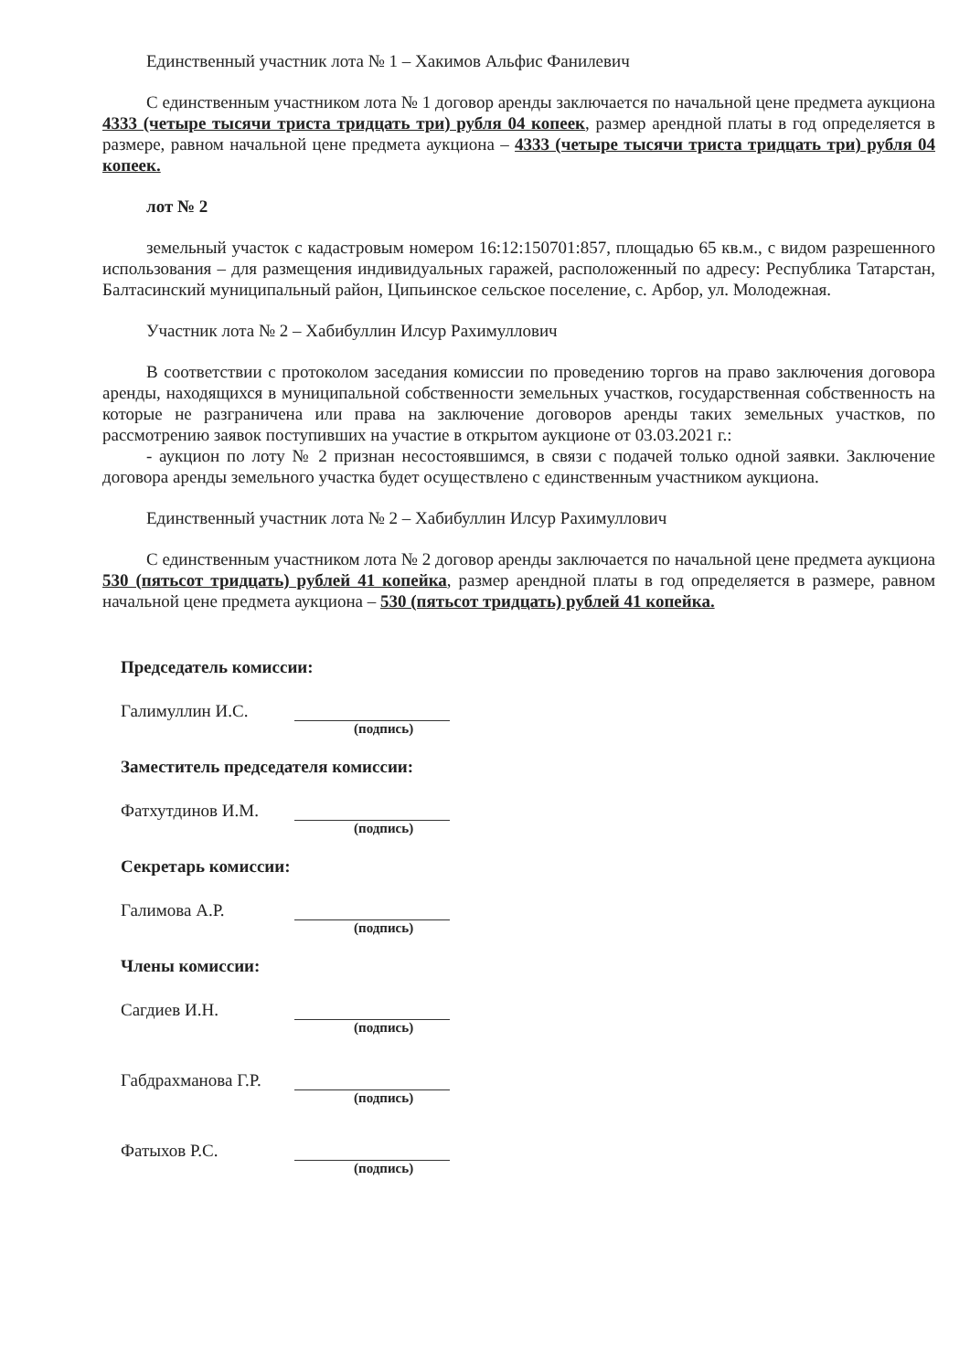Единственный участник лота № 1 – Хакимов Альфис Фанилевич
С единственным участником лота № 1 договор аренды заключается по начальной цене предмета аукциона 4333 (четыре тысячи триста тридцать три) рубля 04 копеек, размер арендной платы в год определяется в размере, равном начальной цене предмета аукциона – 4333 (четыре тысячи триста тридцать три) рубля 04 копеек.
лот № 2
земельный участок с кадастровым номером 16:12:150701:857, площадью 65 кв.м., с видом разрешенного использования – для размещения индивидуальных гаражей, расположенный по адресу: Республика Татарстан, Балтасинский муниципальный район, Ципьинское сельское поселение, с. Арбор, ул. Молодежная.
Участник лота № 2 – Хабибуллин Илсур Рахимуллович
В соответствии с протоколом заседания комиссии по проведению торгов на право заключения договора аренды, находящихся в муниципальной собственности земельных участков, государственная собственность на которые не разграничена или права на заключение договоров аренды таких земельных участков, по рассмотрению заявок поступивших на участие в открытом аукционе от 03.03.2021 г.:
- аукцион по лоту № 2 признан несостоявшимся, в связи с подачей только одной заявки. Заключение договора аренды земельного участка будет осуществлено с единственным участником аукциона.
Единственный участник лота № 2 – Хабибуллин Илсур Рахимуллович
С единственным участником лота № 2 договор аренды заключается по начальной цене предмета аукциона 530 (пятьсот тридцать) рублей 41 копейка, размер арендной платы в год определяется в размере, равном начальной цене предмета аукциона – 530 (пятьсот тридцать) рублей 41 копейка.
Председатель комиссии:
Галимуллин И.С.
(подпись)
Заместитель председателя комиссии:
Фатхутдинов И.М.
(подпись)
Секретарь комиссии:
Галимова А.Р.
(подпись)
Члены комиссии:
Сагдиев И.Н.
(подпись)
Габдрахманова Г.Р.
(подпись)
Фатыхов Р.С.
(подпись)